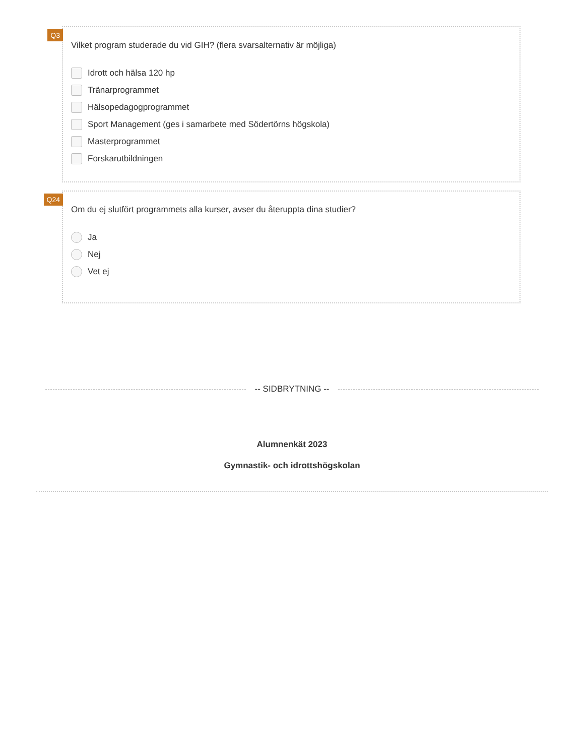Q3
Vilket program studerade du vid GIH? (flera svarsalternativ är möjliga)
Idrott och hälsa 120 hp
Tränarprogrammet
Hälsopedagogprogrammet
Sport Management (ges i samarbete med Södertörns högskola)
Masterprogrammet
Forskarutbildningen
Q24
Om du ej slutfört programmets alla kurser, avser du återuppta dina studier?
Ja
Nej
Vet ej
-- SIDBRYTNING --
Alumnenkät 2023
Gymnastik- och idrottshögskolan